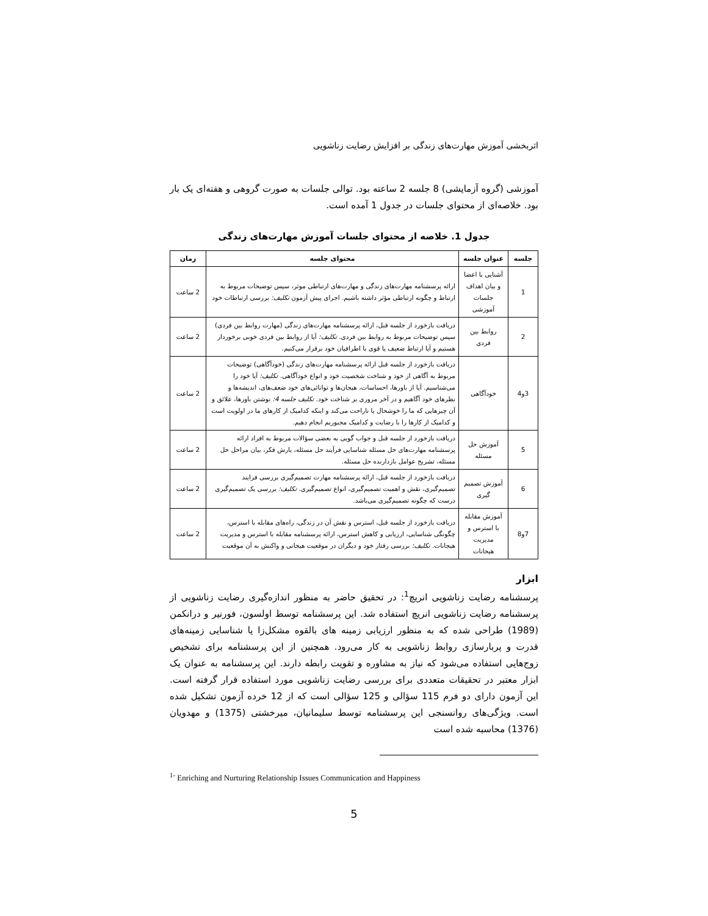اثربخشی آموزش مهارت‌های زندگی بر افزایش رضایت زناشویی
آموزشی (گروه آزمایشی) 8 جلسه 2 ساعته بود. توالی جلسات به صورت گروهی و هفته‌ای یک بار بود. خلاصه‌ای از محتوای جلسات در جدول 1 آمده است.
جدول 1. خلاصه از محتوای جلسات آموزش مهارت‌های زندگی
| جلسه | عنوان جلسه | محتوای جلسه | زمان |
| --- | --- | --- | --- |
| 1 | آشنایی با اعضا و بیان اهداف جلسات آموزشی | ارائه پرسشنامه مهارت‌های زندگی و مهارت‌های ارتباطی موثر، سپس توضیحات مربوط به ارتباط و چگونه ارتباطی مؤثر داشته باشیم. اجرای پیش آزمون تکلیف: بررسی ارتباطات خود | 2 ساعت |
| 2 | روابط بین فردی | دریافت بازخورد از جلسه قبل، ارائه پرسشنامه مهارت‌های زندگی (مهارت روابط بین فردی) سپس توضیحات مربوط به روابط بین فردی. تکلیف: آیا از روابط بین فردی خوبی برخوردار هستیم و آیا ارتباط ضعیف یا قوی با اطرافیان خود برقرار می‌کنیم. | 2 ساعت |
| 3و4 | خودآگاهی | دریافت بازخورد از جلسه قبل ارائه پرسشنامه مهارت‌های زندگی (خودآگاهی) توضیحات مربوط به آگاهی از خود و شناخت شخصیت خود و انواع خودآگاهی. تکلیف: آیا خود را می‌شناسیم. آیا از باورها، احساسات، هیجان‌ها و توانائی‌های خود ضعف‌های، اندیشه‌ها و نظرهای خود آگاهیم و در آخر مروری بر شناخت خود. تکلیف جلسه 4: نوشتن باورها، علائق و آن چیزهایی که ما را خوشحال یا ناراحت می‌کند و اینکه کدامیک از کارهای ما در اولویت است و کدامیک از کارها را با رضایت و کدامیک مجبوریم انجام دهیم. | 2 ساعت |
| 5 | آموزش حل مسئله | دریافت بازخورد از جلسه قبل و جواب گویی به بعضی سؤالات مربوط به افراد ارائه پرسشنامه مهارت‌های حل مسئله شناسایی فرآیند حل مسئله، بارش فکر، بیان مراحل حل مسئله، تشریح عوامل بازدارنده حل مسئله. | 2 ساعت |
| 6 | آموزش تصمیم گیری | دریافت بازخورد از جلسه قبل، ارائه پرسشنامه مهارت تصمیم‌گیری بررسی فرایند تصمیم‌گیری، نقش و اهمیت تصمیم‌گیری، انواع تصمیم‌گیری. تکلیف: بررسی یک تصمیم‌گیری درست که چگونه تصمیم‌گیری می‌باشد. | 2 ساعت |
| 7و8 | آموزش مقابله با استرس و مدیریت هیجانات | دریافت بازخورد از جلسه قبل، استرس و نقش آن در زندگی، راه‌های مقابله با استرس، چگونگی شناسایی، ارزیابی و کاهش استرس، ارائه پرسشنامه مقابله با استرس و مدیریت هیجانات. تکلیف: بررسی رفتار خود و دیگران در موقعیت هیجانی و واکنش به آن موقعیت | 2 ساعت |
ابزار
پرسشنامه رضایت زناشویی انریچ<sup>1</sup>: در تحقیق حاضر به منظور اندازه‌گیری رضایت زناشویی از پرسشنامه رضایت زناشویی انریچ استفاده شد. این پرسشنامه توسط اولسون، فورنیر و درانکمن (1989) طراحی شده که به منظور ارزیابی زمینه های بالقوه مشکل‌زا یا شناسایی زمینه‌های قدرت و پربارسازی روابط زناشویی به کار می‌رود. همچنین از این پرسشنامه برای تشخیص زوج‌هایی استفاده می‌شود که نیاز به مشاوره و تقویت رابطه دارند. این پرسشنامه به عنوان یک ابزار معتبر در تحقیقات متعددی برای بررسی رضایت زناشویی مورد استفاده قرار گرفته است. این آزمون دارای دو فرم 115 سؤالی و 125 سؤالی است که از 12 خرده آزمون تشکیل شده است. ویژگی‌های روانسنجی این پرسشنامه توسط سلیمانیان، میرخشتی (1375) و مهدویان (1376) محاسبه شده است
<sup>1-</sup> Enriching and Nurturing Relationship Issues Communication and Happiness
5